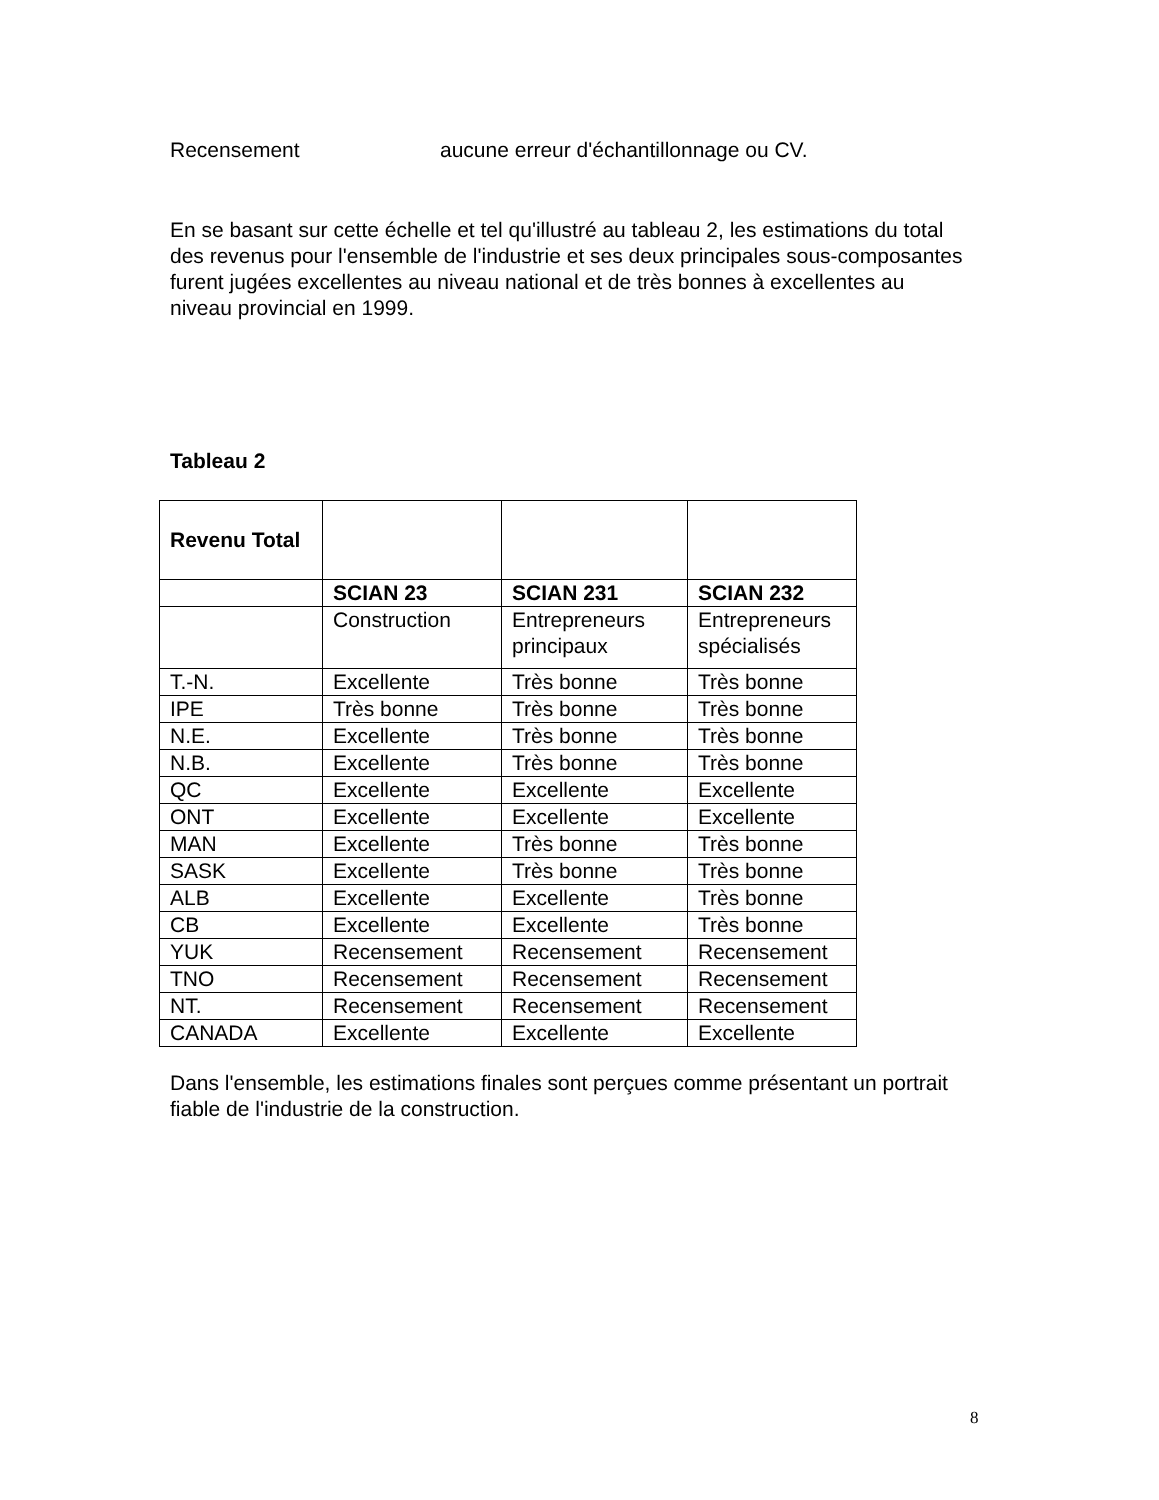Recensement aucune erreur d'échantillonnage ou CV.
En se basant sur cette échelle et tel qu'illustré au tableau 2, les estimations du total des revenus pour l'ensemble de l'industrie et ses deux principales sous-composantes furent jugées excellentes au niveau national et de très bonnes à excellentes au niveau provincial en 1999.
Tableau 2
| Revenu Total | | | |
| | SCIAN 23 | SCIAN 231 | SCIAN 232 |
| | Construction | Entrepreneurs principaux | Entrepreneurs spécialisés |
| T.-N. | Excellente | Très bonne | Très bonne |
| IPE | Très bonne | Très bonne | Très bonne |
| N.E. | Excellente | Très bonne | Très bonne |
| N.B. | Excellente | Très bonne | Très bonne |
| QC | Excellente | Excellente | Excellente |
| ONT | Excellente | Excellente | Excellente |
| MAN | Excellente | Très bonne | Très bonne |
| SASK | Excellente | Très bonne | Très bonne |
| ALB | Excellente | Excellente | Très bonne |
| CB | Excellente | Excellente | Très bonne |
| YUK | Recensement | Recensement | Recensement |
| TNO | Recensement | Recensement | Recensement |
| NT. | Recensement | Recensement | Recensement |
| CANADA | Excellente | Excellente | Excellente |
Dans l'ensemble, les estimations finales sont perçues comme présentant un portrait fiable de l'industrie de la construction.
8